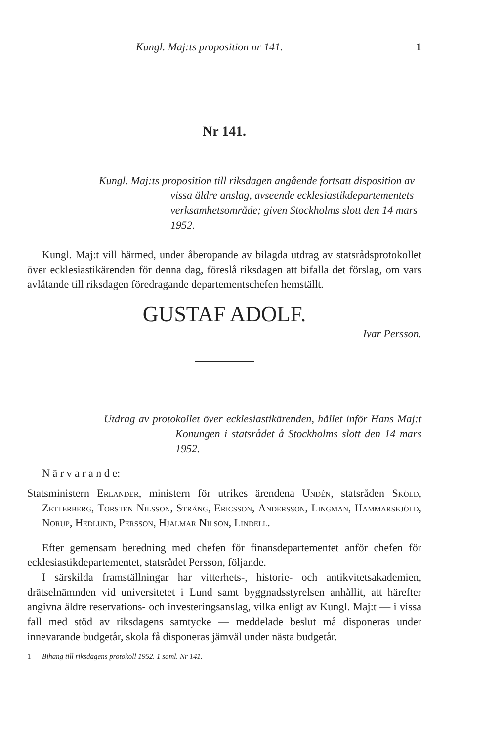Kungl. Maj:ts proposition nr 141. 1
Nr 141.
Kungl. Maj:ts proposition till riksdagen angående fortsatt disposition av vissa äldre anslag, avseende ecklesiastikdepartementets verksamhetsområde; given Stockholms slott den 14 mars 1952.
Kungl. Maj:t vill härmed, under åberopande av bilagda utdrag av statsrådsprotokollet över ecklesiastikärenden för denna dag, föreslå riksdagen att bifalla det förslag, om vars avlåtande till riksdagen föredragande departementschefen hemställt.
GUSTAF ADOLF.
Ivar Persson.
Utdrag av protokollet över ecklesiastikärenden, hållet inför Hans Maj:t Konungen i statsrådet å Stockholms slott den 14 mars 1952.
N ä r v a r a n d e:
Statsministern Erlander, ministern för utrikes ärendena Undén, statsråden Sköld, Zetterberg, Torsten Nilsson, Sträng, Ericsson, Andersson, Lingman, Hammarskjöld, Norup, Hedlund, Persson, Hjalmar Nilson, Lindell.
Efter gemensam beredning med chefen för finansdepartementet anför chefen för ecklesiastikdepartementet, statsrådet Persson, följande.
I särskilda framställningar har vitterhets-, historie- och antikvitetsakademien, drätselnämnden vid universitetet i Lund samt byggnadsstyrelsen anhållit, att härefter angivna äldre reservations- och investeringsanslag, vilka enligt av Kungl. Maj:t — i vissa fall med stöd av riksdagens samtycke — meddelade beslut må disponeras under innevarande budgetår, skola få disponeras jämväl under nästa budgetår.
1 — Bihang till riksdagens protokoll 1952. 1 saml. Nr 141.